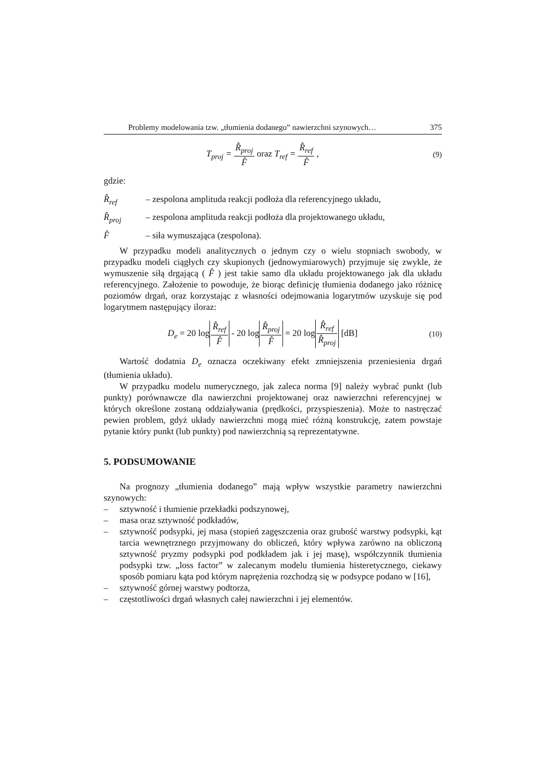Problemy modelowania tzw. „tłumienia dodanego” nawierzchni szynowych… 375
T<sub>proj</sub> = R̂<sub>proj</sub> F̂ oraz T<sub>ref</sub> = R̂<sub>ref</sub> F̂ ,
(9)
gdzie:
R̂<sub>ref</sub> – zespolona amplituda reakcji podłoża dla referencyjnego układu,
R̂<sub>proj</sub> – zespolona amplituda reakcji podłoża dla projektowanego układu,
F̂ – siła wymuszająca (zespolona).
W przypadku modeli analitycznych o jednym czy o wielu stopniach swobody, w przypadku modeli ciągłych czy skupionych (jednowymiarowych) przyjmuje się zwykle, że wymuszenie siłą drgającą ( F̂ ) jest takie samo dla układu projektowanego jak dla układu referencyjnego. Założenie to powoduje, że biorąc definicję tłumienia dodanego jako różnicę poziomów drgań, oraz korzystając z własności odejmowania logarytmów uzyskuje się pod logarytmem następujący iloraz:
D<sub>e</sub> = 20 log R̂<sub>ref</sub> F̂ - 20 log R̂<sub>proj</sub> F̂ = 20 log R̂<sub>ref</sub> R̂<sub>proj</sub> [dB]
(10)
Wartość dodatnia D<sub>e</sub> oznacza oczekiwany efekt zmniejszenia przeniesienia drgań (tłumienia układu).
W przypadku modelu numerycznego, jak zaleca norma [9] należy wybrać punkt (lub punkty) porównawcze dla nawierzchni projektowanej oraz nawierzchni referencyjnej w których określone zostaną oddziaływania (prędkości, przyspieszenia). Może to nastręczać pewien problem, gdyż układy nawierzchni mogą mieć różną konstrukcję, zatem powstaje pytanie który punkt (lub punkty) pod nawierzchnią są reprezentatywne.
5. PODSUMOWANIE
Na prognozy „tłumienia dodanego” mają wpływ wszystkie parametry nawierzchni szynowych:
– sztywność i tłumienie przekładki podszynowej,
– masa oraz sztywność podkładów,
– sztywność podsypki, jej masa (stopień zagęszczenia oraz grubość warstwy podsypki, kąt tarcia wewnętrznego przyjmowany do obliczeń, który wpływa zarówno na obliczoną sztywność pryzmy podsypki pod podkładem jak i jej masę), współczynnik tłumienia podsypki tzw. „loss factor” w zalecanym modelu tłumienia histeretycznego, ciekawy sposób pomiaru kąta pod którym naprężenia rozchodzą się w podsypce podano w [16],
– sztywność górnej warstwy podtorza,
– częstotliwości drgań własnych całej nawierzchni i jej elementów.